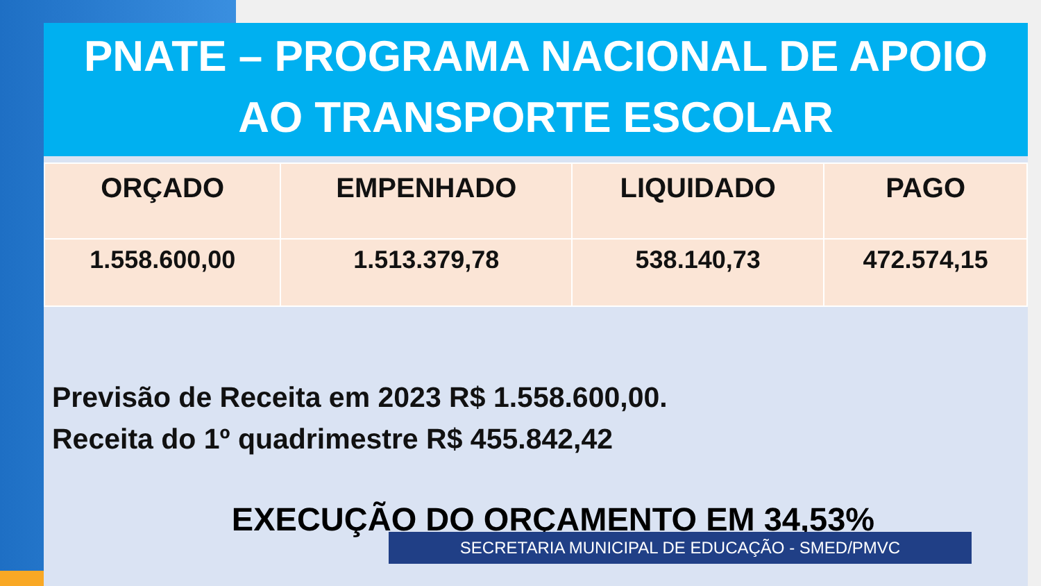PNATE – PROGRAMA NACIONAL DE APOIO
AO TRANSPORTE ESCOLAR
| ORÇADO | EMPENHADO | LIQUIDADO | PAGO |
| --- | --- | --- | --- |
| 1.558.600,00 | 1.513.379,78 | 538.140,73 | 472.574,15 |
Previsão de Receita em 2023 R$ 1.558.600,00.
Receita do 1º quadrimestre R$ 455.842,42
EXECUÇÃO DO ORÇAMENTO EM 34,53%
SECRETARIA MUNICIPAL DE EDUCAÇÃO - SMED/PMVC